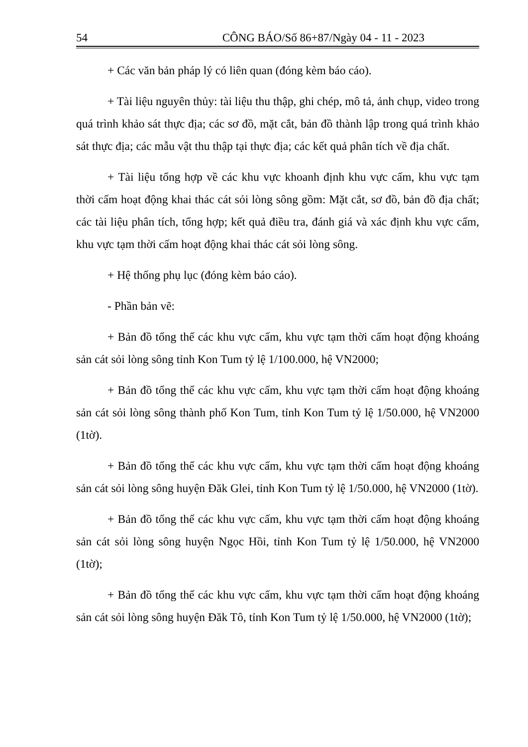54 CÔNG BÁO/Số 86+87/Ngày 04 - 11 - 2023
+ Các văn bản pháp lý có liên quan (đóng kèm báo cáo).
+ Tài liệu nguyên thủy: tài liệu thu thập, ghi chép, mô tả, ảnh chụp, video trong quá trình khảo sát thực địa; các sơ đồ, mặt cắt, bản đồ thành lập trong quá trình khảo sát thực địa; các mẫu vật thu thập tại thực địa; các kết quả phân tích về địa chất.
+ Tài liệu tổng hợp về các khu vực khoanh định khu vực cấm, khu vực tạm thời cấm hoạt động khai thác cát sỏi lòng sông gồm: Mặt cắt, sơ đồ, bản đồ địa chất; các tài liệu phân tích, tổng hợp; kết quả điều tra, đánh giá và xác định khu vực cấm, khu vực tạm thời cấm hoạt động khai thác cát sỏi lòng sông.
+ Hệ thống phụ lục (đóng kèm báo cáo).
- Phần bản vẽ:
+ Bản đồ tổng thể các khu vực cấm, khu vực tạm thời cấm hoạt động khoáng sản cát sỏi lòng sông tỉnh Kon Tum tỷ lệ 1/100.000, hệ VN2000;
+ Bản đồ tổng thể các khu vực cấm, khu vực tạm thời cấm hoạt động khoáng sản cát sỏi lòng sông thành phố Kon Tum, tỉnh Kon Tum tỷ lệ 1/50.000, hệ VN2000 (1tờ).
+ Bản đồ tổng thể các khu vực cấm, khu vực tạm thời cấm hoạt động khoáng sản cát sỏi lòng sông huyện Đăk Glei, tỉnh Kon Tum tỷ lệ 1/50.000, hệ VN2000 (1tờ).
+ Bản đồ tổng thể các khu vực cấm, khu vực tạm thời cấm hoạt động khoáng sản cát sỏi lòng sông huyện Ngọc Hồi, tỉnh Kon Tum tỷ lệ 1/50.000, hệ VN2000 (1tờ);
+ Bản đồ tổng thể các khu vực cấm, khu vực tạm thời cấm hoạt động khoáng sản cát sỏi lòng sông huyện Đăk Tô, tỉnh Kon Tum tỷ lệ 1/50.000, hệ VN2000 (1tờ);